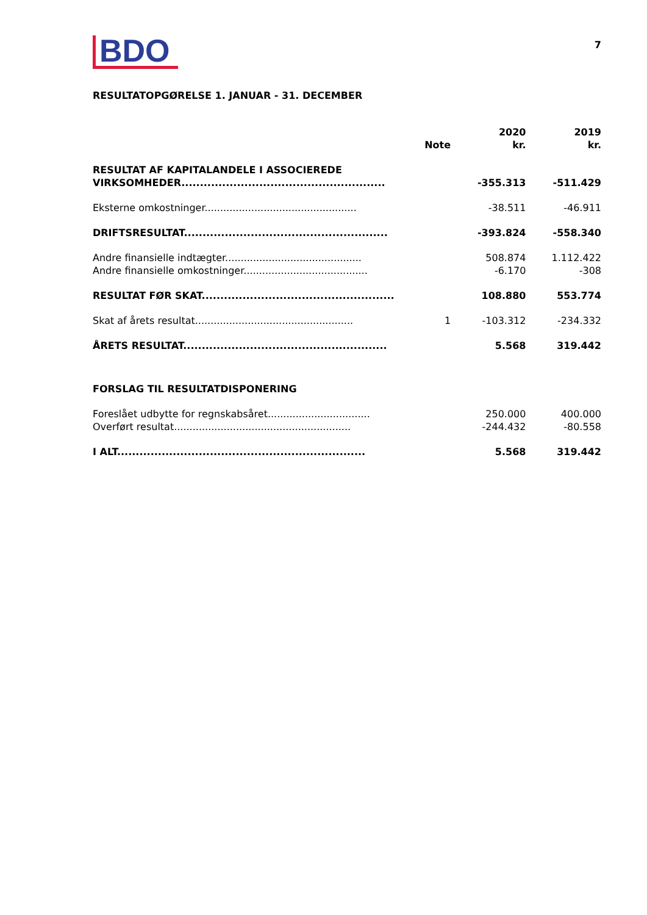BDO
7
RESULTATOPGØRELSE 1. JANUAR - 31. DECEMBER
| | Note | 2020 kr. | 2019 kr. |
| --- | --- | --- | --- |
| RESULTAT AF KAPITALANDELE I ASSOCIEREDE VIRKSOMHEDER....................................................... | | -355.313 | -511.429 |
| Eksterne omkostninger................................................. | | -38.511 | -46.911 |
| DRIFTSRESULTAT....................................................... | | -393.824 | -558.340 |
| Andre finansielle indtægter............................................ | | 508.874 | 1.112.422 |
| Andre finansielle omkostninger........................................ | | -6.170 | -308 |
| RESULTAT FØR SKAT.................................................... | | 108.880 | 553.774 |
| Skat af årets resultat................................................... | 1 | -103.312 | -234.332 |
| ÅRETS RESULTAT....................................................... | | 5.568 | 319.442 |
| FORSLAG TIL RESULTATDISPONERING | | | |
| Foreslået udbytte for regnskabsåret................................. | | 250.000 | 400.000 |
| Overført resultat......................................................... | | -244.432 | -80.558 |
| I ALT................................................................... | | 5.568 | 319.442 |